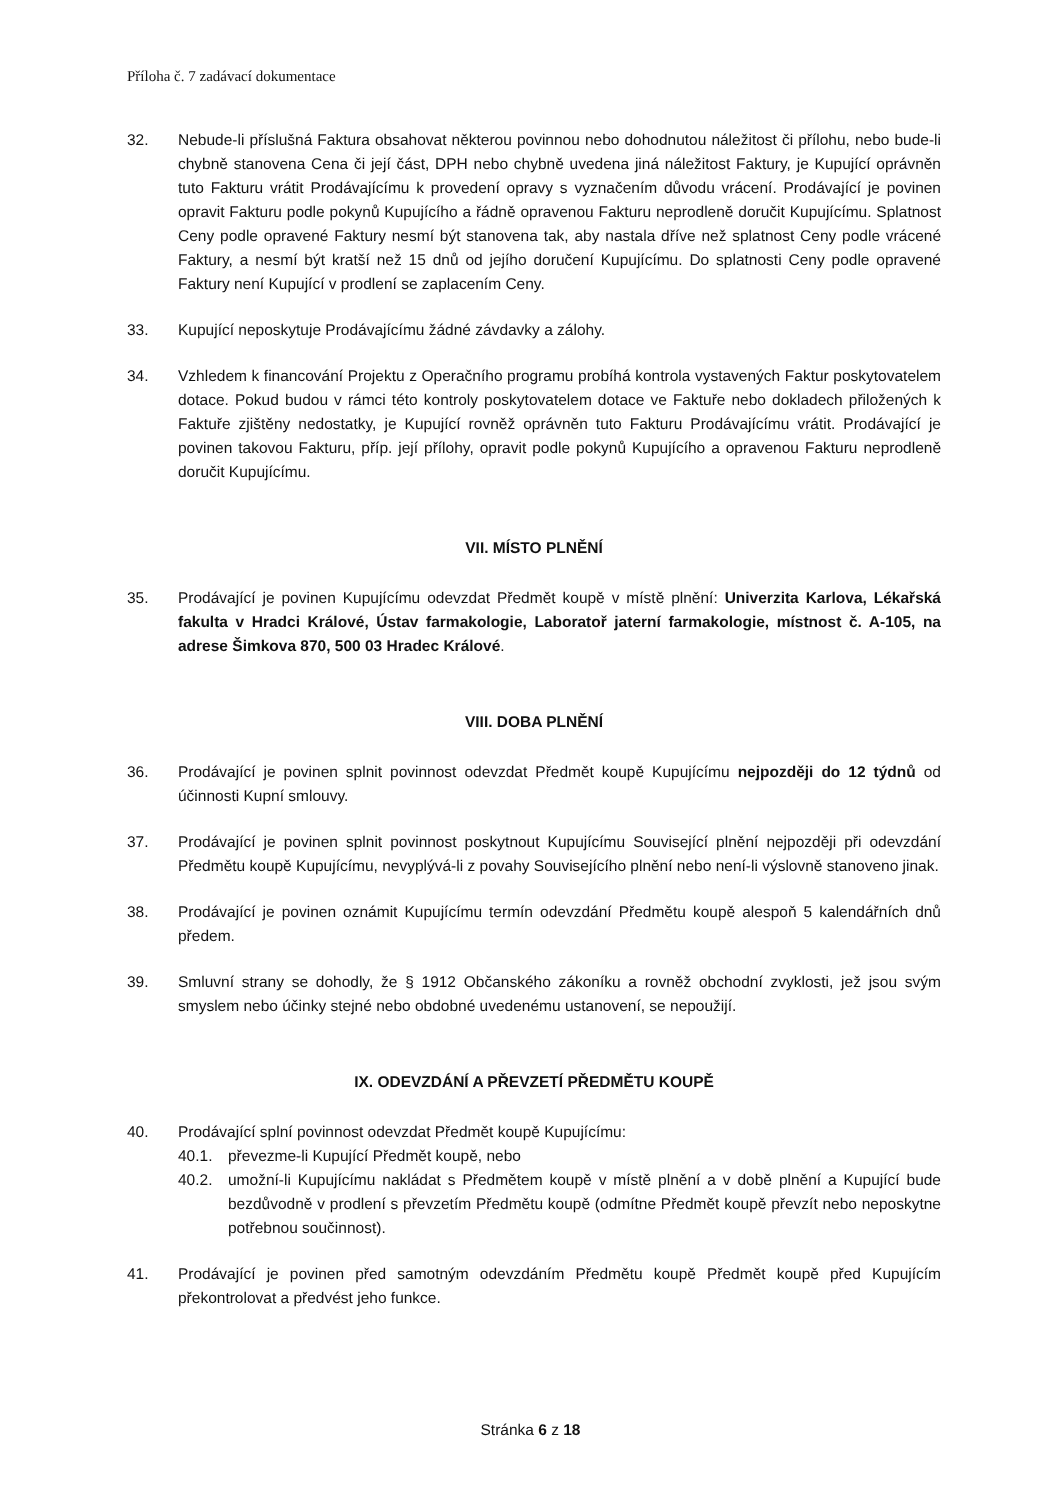Příloha č. 7 zadávací dokumentace
32. Nebude-li příslušná Faktura obsahovat některou povinnou nebo dohodnutou náležitost či přílohu, nebo bude-li chybně stanovena Cena či její část, DPH nebo chybně uvedena jiná náležitost Faktury, je Kupující oprávněn tuto Fakturu vrátit Prodávajícímu k provedení opravy s vyznačením důvodu vrácení. Prodávající je povinen opravit Fakturu podle pokynů Kupujícího a řádně opravenou Fakturu neprodleně doručit Kupujícímu. Splatnost Ceny podle opravené Faktury nesmí být stanovena tak, aby nastala dříve než splatnost Ceny podle vrácené Faktury, a nesmí být kratší než 15 dnů od jejího doručení Kupujícímu. Do splatnosti Ceny podle opravené Faktury není Kupující v prodlení se zaplacením Ceny.
33. Kupující neposkytuje Prodávajícímu žádné závdavky a zálohy.
34. Vzhledem k financování Projektu z Operačního programu probíhá kontrola vystavených Faktur poskytovatelem dotace. Pokud budou v rámci této kontroly poskytovatelem dotace ve Faktuře nebo dokladech přiložených k Faktuře zjištěny nedostatky, je Kupující rovněž oprávněn tuto Fakturu Prodávajícímu vrátit. Prodávající je povinen takovou Fakturu, příp. její přílohy, opravit podle pokynů Kupujícího a opravenou Fakturu neprodleně doručit Kupujícímu.
VII. MÍSTO PLNĚNÍ
35. Prodávající je povinen Kupujícímu odevzdat Předmět koupě v místě plnění: Univerzita Karlova, Lékařská fakulta v Hradci Králové, Ústav farmakologie, Laboratoř jaterní farmakologie, místnost č. A-105, na adrese Šimkova 870, 500 03 Hradec Králové.
VIII. DOBA PLNĚNÍ
36. Prodávající je povinen splnit povinnost odevzdat Předmět koupě Kupujícímu nejpozději do 12 týdnů od účinnosti Kupní smlouvy.
37. Prodávající je povinen splnit povinnost poskytnout Kupujícímu Související plnění nejpozději při odevzdání Předmětu koupě Kupujícímu, nevyplývá-li z povahy Souvisejícího plnění nebo není-li výslovně stanoveno jinak.
38. Prodávající je povinen oznámit Kupujícímu termín odevzdání Předmětu koupě alespoň 5 kalendářních dnů předem.
39. Smluvní strany se dohodly, že § 1912 Občanského zákoníku a rovněž obchodní zvyklosti, jež jsou svým smyslem nebo účinky stejné nebo obdobné uvedenému ustanovení, se nepoužijí.
IX. ODEVZDÁNÍ A PŘEVZETÍ PŘEDMĚTU KOUPĚ
40. Prodávající splní povinnost odevzdat Předmět koupě Kupujícímu:
40.1. převezme-li Kupující Předmět koupě, nebo
40.2. umožní-li Kupujícímu nakládat s Předmětem koupě v místě plnění a v době plnění a Kupující bude bezdůvodně v prodlení s převzetím Předmětu koupě (odmítne Předmět koupě převzít nebo neposkytne potřebnou součinnost).
41. Prodávající je povinen před samotným odevzdáním Předmětu koupě Předmět koupě před Kupujícím překontrolovat a předvést jeho funkce.
Stránka 6 z 18